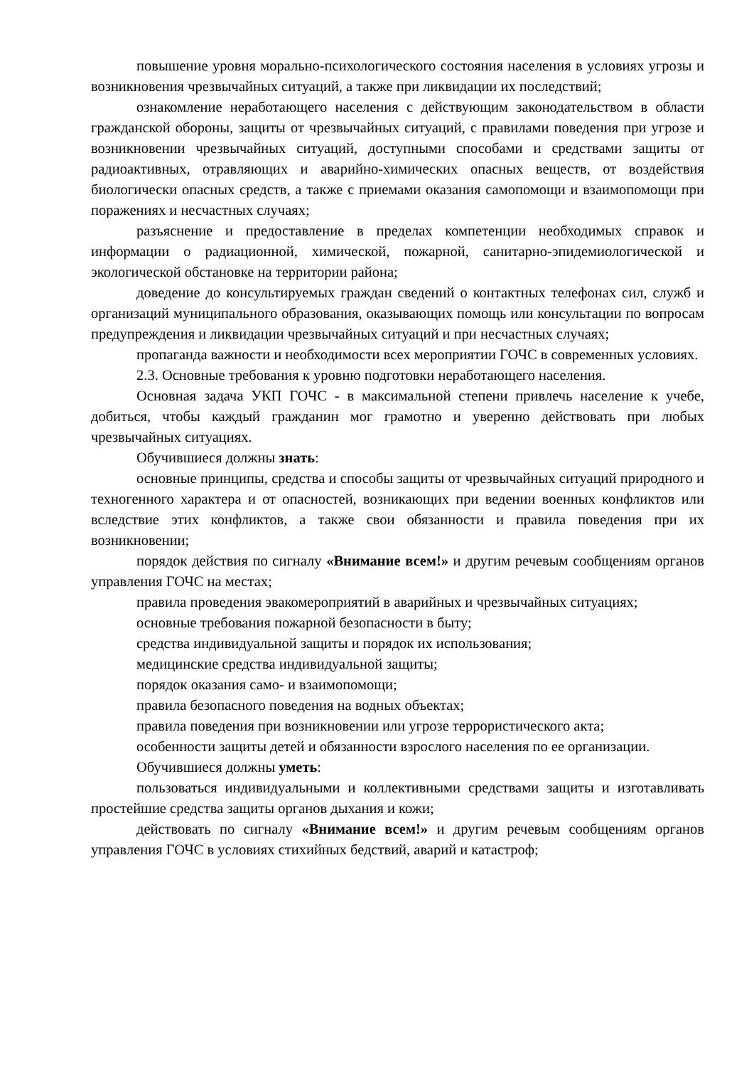повышение уровня морально-психологического состояния населения в условиях угрозы и возникновения чрезвычайных ситуаций, а также при ликвидации их последствий;
ознакомление неработающего населения с действующим законодательством в области гражданской обороны, защиты от чрезвычайных ситуаций, с правилами поведения при угрозе и возникновении чрезвычайных ситуаций, доступными способами и средствами защиты от радиоактивных, отравляющих и аварийно-химических опасных веществ, от воздействия биологически опасных средств, а также с приемами оказания самопомощи и взаимопомощи при поражениях и несчастных случаях;
разъяснение и предоставление в пределах компетенции необходимых справок и информации о радиационной, химической, пожарной, санитарно-эпидемиологической и экологической обстановке на территории района;
доведение до консультируемых граждан сведений о контактных телефонах сил, служб и организаций муниципального образования, оказывающих помощь или консультации по вопросам предупреждения и ликвидации чрезвычайных ситуаций и при несчастных случаях;
пропаганда важности и необходимости всех мероприятии ГОЧС в современных условиях.
2.3. Основные требования к уровню подготовки неработающего населения.
Основная задача УКП ГОЧС - в максимальной степени привлечь население к учебе, добиться, чтобы каждый гражданин мог грамотно и уверенно действовать при любых чрезвычайных ситуациях.
Обучившиеся должны знать:
основные принципы, средства и способы защиты от чрезвычайных ситуаций природного и техногенного характера и от опасностей, возникающих при ведении военных конфликтов или вследствие этих конфликтов, а также свои обязанности и правила поведения при их возникновении;
порядок действия по сигналу «Внимание всем!» и другим речевым сообщениям органов управления ГОЧС на местах;
правила проведения эвакомероприятий в аварийных и чрезвычайных ситуациях;
основные требования пожарной безопасности в быту;
средства индивидуальной защиты и порядок их использования;
медицинские средства индивидуальной защиты;
порядок оказания само- и взаимопомощи;
правила безопасного поведения на водных объектах;
правила поведения при возникновении или угрозе террористического акта;
особенности защиты детей и обязанности взрослого населения по ее организации.
Обучившиеся должны уметь:
пользоваться индивидуальными и коллективными средствами защиты и изготавливать простейшие средства защиты органов дыхания и кожи;
действовать по сигналу «Внимание всем!» и другим речевым сообщениям органов управления ГОЧС в условиях стихийных бедствий, аварий и катастроф;